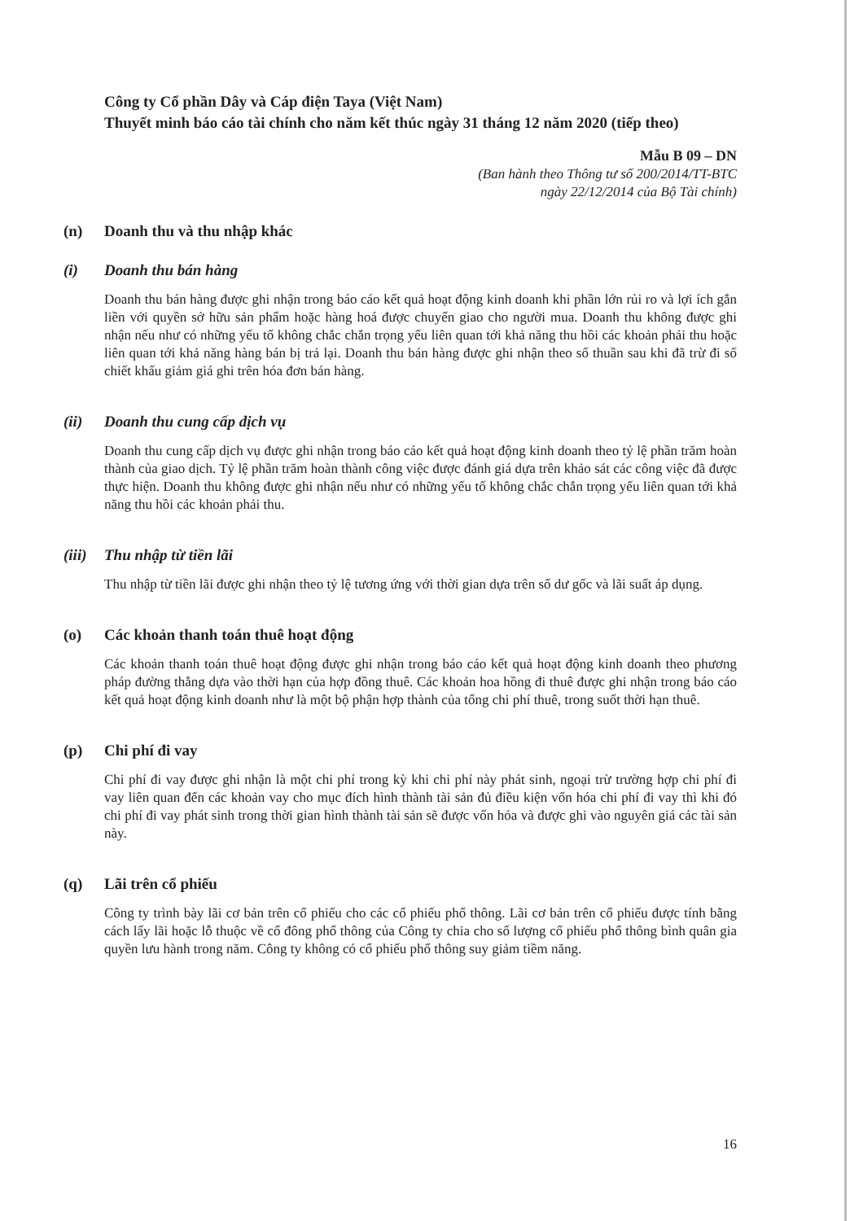Công ty Cổ phần Dây và Cáp điện Taya (Việt Nam)
Thuyết minh báo cáo tài chính cho năm kết thúc ngày 31 tháng 12 năm 2020 (tiếp theo)
Mẫu B 09 – DN
(Ban hành theo Thông tư số 200/2014/TT-BTC
ngày 22/12/2014 của Bộ Tài chính)
(n) Doanh thu và thu nhập khác
(i) Doanh thu bán hàng
Doanh thu bán hàng được ghi nhận trong báo cáo kết quả hoạt động kinh doanh khi phần lớn rủi ro và lợi ích gắn liền với quyền sở hữu sản phẩm hoặc hàng hoá được chuyển giao cho người mua. Doanh thu không được ghi nhận nếu như có những yếu tố không chắc chắn trọng yếu liên quan tới khả năng thu hồi các khoản phải thu hoặc liên quan tới khả năng hàng bán bị trả lại. Doanh thu bán hàng được ghi nhận theo số thuần sau khi đã trừ đi số chiết khấu giảm giá ghi trên hóa đơn bán hàng.
(ii) Doanh thu cung cấp dịch vụ
Doanh thu cung cấp dịch vụ được ghi nhận trong báo cáo kết quả hoạt động kinh doanh theo tỷ lệ phần trăm hoàn thành của giao dịch. Tỷ lệ phần trăm hoàn thành công việc được đánh giá dựa trên khảo sát các công việc đã được thực hiện. Doanh thu không được ghi nhận nếu như có những yếu tố không chắc chắn trọng yếu liên quan tới khả năng thu hồi các khoản phải thu.
(iii) Thu nhập từ tiền lãi
Thu nhập từ tiền lãi được ghi nhận theo tỷ lệ tương ứng với thời gian dựa trên số dư gốc và lãi suất áp dụng.
(o) Các khoản thanh toán thuê hoạt động
Các khoản thanh toán thuê hoạt động được ghi nhận trong báo cáo kết quả hoạt động kinh doanh theo phương pháp đường thẳng dựa vào thời hạn của hợp đồng thuê. Các khoản hoa hồng đi thuê được ghi nhận trong báo cáo kết quả hoạt động kinh doanh như là một bộ phận hợp thành của tổng chi phí thuê, trong suốt thời hạn thuê.
(p) Chi phí đi vay
Chi phí đi vay được ghi nhận là một chi phí trong kỳ khi chi phí này phát sinh, ngoại trừ trường hợp chi phí đi vay liên quan đến các khoản vay cho mục đích hình thành tài sản đủ điều kiện vốn hóa chi phí đi vay thì khi đó chi phí đi vay phát sinh trong thời gian hình thành tài sản sẽ được vốn hóa và được ghi vào nguyên giá các tài sản này.
(q) Lãi trên cổ phiếu
Công ty trình bày lãi cơ bản trên cổ phiếu cho các cổ phiếu phổ thông. Lãi cơ bản trên cổ phiếu được tính bằng cách lấy lãi hoặc lỗ thuộc về cổ đông phổ thông của Công ty chia cho số lượng cổ phiếu phổ thông bình quân gia quyền lưu hành trong năm. Công ty không có cổ phiếu phổ thông suy giảm tiềm năng.
16